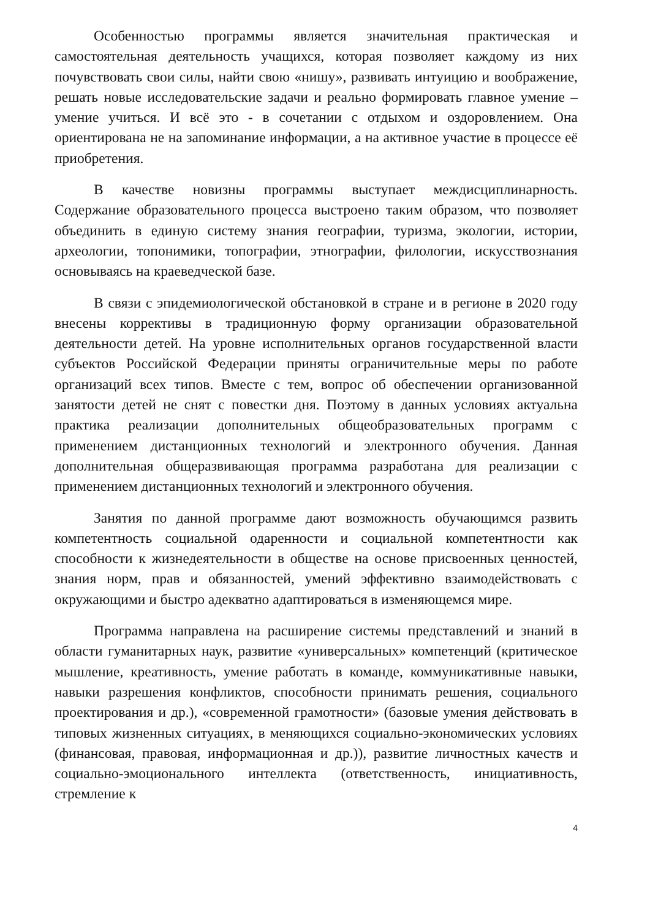Особенностью программы является значительная практическая и самостоятельная деятельность учащихся, которая позволяет каждому из них почувствовать свои силы, найти свою «нишу», развивать интуицию и воображение, решать новые исследовательские задачи и реально формировать главное умение – умение учиться. И всё это - в сочетании с отдыхом и оздоровлением. Она ориентирована не на запоминание информации, а на активное участие в процессе её приобретения.
В качестве новизны программы выступает междисциплинарность. Содержание образовательного процесса выстроено таким образом, что позволяет объединить в единую систему знания географии, туризма, экологии, истории, археологии, топонимики, топографии, этнографии, филологии, искусствознания основываясь на краеведческой базе.
В связи с эпидемиологической обстановкой в стране и в регионе в 2020 году внесены коррективы в традиционную форму организации образовательной деятельности детей. На уровне исполнительных органов государственной власти субъектов Российской Федерации приняты ограничительные меры по работе организаций всех типов. Вместе с тем, вопрос об обеспечении организованной занятости детей не снят с повестки дня. Поэтому в данных условиях актуальна практика реализации дополнительных общеобразовательных программ с применением дистанционных технологий и электронного обучения. Данная дополнительная общеразвивающая программа разработана для реализации с применением дистанционных технологий и электронного обучения.
Занятия по данной программе дают возможность обучающимся развить компетентность социальной одаренности и социальной компетентности как способности к жизнедеятельности в обществе на основе присвоенных ценностей, знания норм, прав и обязанностей, умений эффективно взаимодействовать с окружающими и быстро адекватно адаптироваться в изменяющемся мире.
Программа направлена на расширение системы представлений и знаний в области гуманитарных наук, развитие «универсальных» компетенций (критическое мышление, креативность, умение работать в команде, коммуникативные навыки, навыки разрешения конфликтов, способности принимать решения, социального проектирования и др.), «современной грамотности» (базовые умения действовать в типовых жизненных ситуациях, в меняющихся социально-экономических условиях (финансовая, правовая, информационная и др.)), развитие личностных качеств и социально-эмоционального интеллекта (ответственность, инициативность, стремление к
4